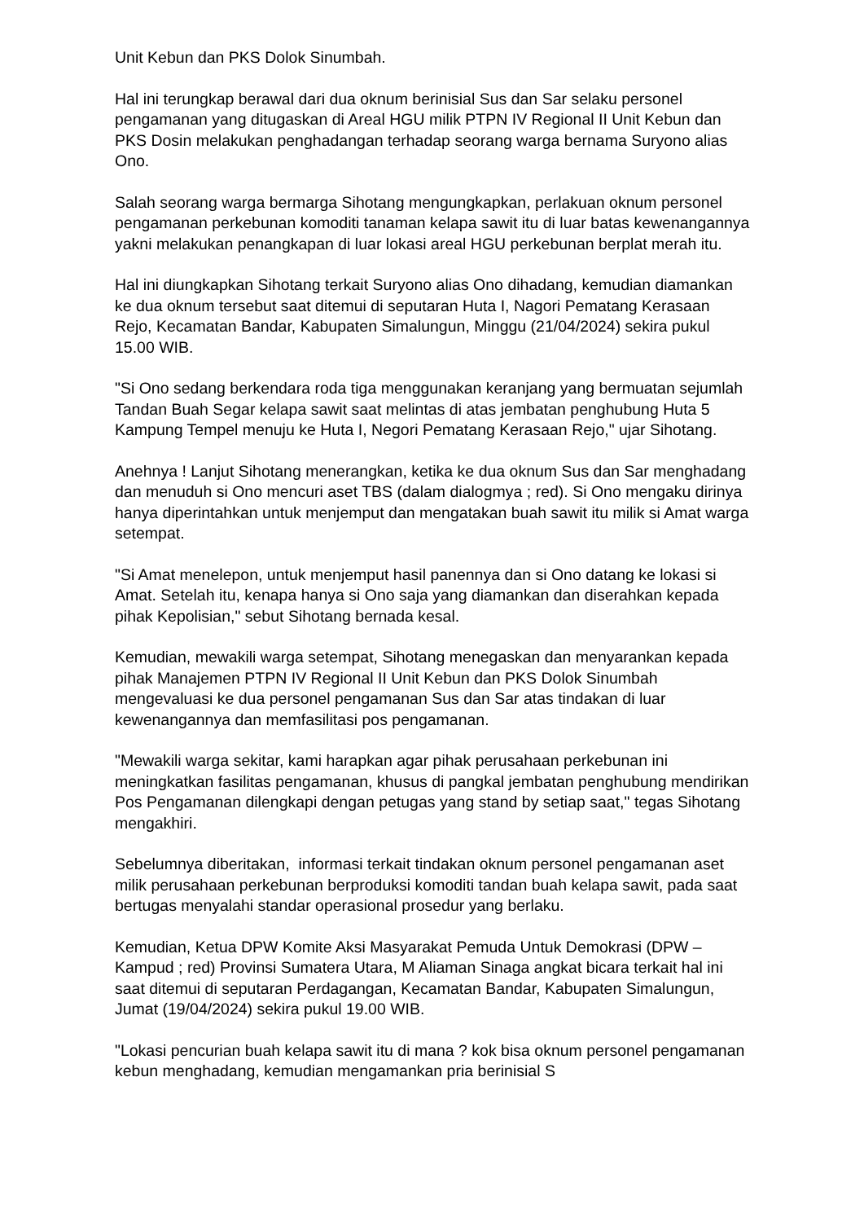Unit Kebun dan PKS Dolok Sinumbah.
Hal ini terungkap berawal dari dua oknum berinisial Sus dan Sar selaku personel pengamanan yang ditugaskan di Areal HGU milik PTPN IV Regional II Unit Kebun dan PKS Dosin melakukan penghadangan terhadap seorang warga bernama Suryono alias Ono.
Salah seorang warga bermarga Sihotang mengungkapkan, perlakuan oknum personel pengamanan perkebunan komoditi tanaman kelapa sawit itu di luar batas kewenangannya yakni melakukan penangkapan di luar lokasi areal HGU perkebunan berplat merah itu.
Hal ini diungkapkan Sihotang terkait Suryono alias Ono dihadang, kemudian diamankan ke dua oknum tersebut saat ditemui di seputaran Huta I, Nagori Pematang Kerasaan Rejo, Kecamatan Bandar, Kabupaten Simalungun, Minggu (21/04/2024) sekira pukul 15.00 WIB.
"Si Ono sedang berkendara roda tiga menggunakan keranjang yang bermuatan sejumlah Tandan Buah Segar kelapa sawit saat melintas di atas jembatan penghubung Huta 5 Kampung Tempel menuju ke Huta I, Negori Pematang Kerasaan Rejo," ujar Sihotang.
Anehnya ! Lanjut Sihotang menerangkan, ketika ke dua oknum Sus dan Sar menghadang dan menuduh si Ono mencuri aset TBS (dalam dialogmya ; red). Si Ono mengaku dirinya hanya diperintahkan untuk menjemput dan mengatakan buah sawit itu milik si Amat warga setempat.
"Si Amat menelepon, untuk menjemput hasil panennya dan si Ono datang ke lokasi si Amat. Setelah itu, kenapa hanya si Ono saja yang diamankan dan diserahkan kepada pihak Kepolisian," sebut Sihotang bernada kesal.
Kemudian, mewakili warga setempat, Sihotang menegaskan dan menyarankan kepada pihak Manajemen PTPN IV Regional II Unit Kebun dan PKS Dolok Sinumbah mengevaluasi ke dua personel pengamanan Sus dan Sar atas tindakan di luar kewenangannya dan memfasilitasi pos pengamanan.
"Mewakili warga sekitar, kami harapkan agar pihak perusahaan perkebunan ini meningkatkan fasilitas pengamanan, khusus di pangkal jembatan penghubung mendirikan Pos Pengamanan dilengkapi dengan petugas yang stand by setiap saat," tegas Sihotang mengakhiri.
Sebelumnya diberitakan, informasi terkait tindakan oknum personel pengamanan aset milik perusahaan perkebunan berproduksi komoditi tandan buah kelapa sawit, pada saat bertugas menyalahi standar operasional prosedur yang berlaku.
Kemudian, Ketua DPW Komite Aksi Masyarakat Pemuda Untuk Demokrasi (DPW – Kampud ; red) Provinsi Sumatera Utara, M Aliaman Sinaga angkat bicara terkait hal ini saat ditemui di seputaran Perdagangan, Kecamatan Bandar, Kabupaten Simalungun, Jumat (19/04/2024) sekira pukul 19.00 WIB.
"Lokasi pencurian buah kelapa sawit itu di mana ? kok bisa oknum personel pengamanan kebun menghadang, kemudian mengamankan pria berinisial S